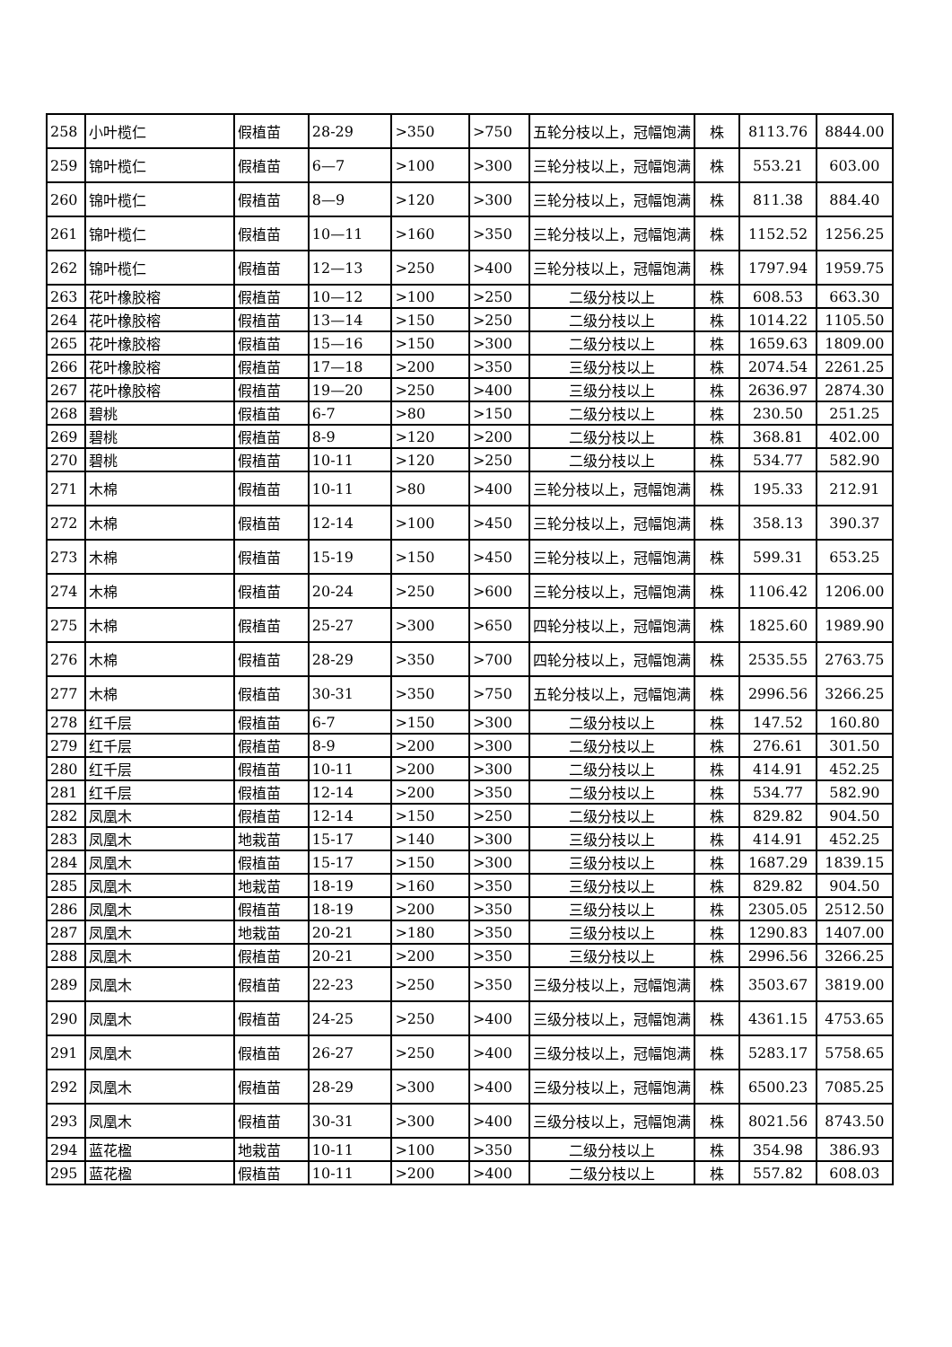| 258 | 小叶榄仁 | 假植苗 | 28-29 | >350 | >750 | 五轮分枝以上，冠幅饱满 | 株 | 8113.76 | 8844.00 |
| 259 | 锦叶榄仁 | 假植苗 | 6—7 | >100 | >300 | 三轮分枝以上，冠幅饱满 | 株 | 553.21 | 603.00 |
| 260 | 锦叶榄仁 | 假植苗 | 8—9 | >120 | >300 | 三轮分枝以上，冠幅饱满 | 株 | 811.38 | 884.40 |
| 261 | 锦叶榄仁 | 假植苗 | 10—11 | >160 | >350 | 三轮分枝以上，冠幅饱满 | 株 | 1152.52 | 1256.25 |
| 262 | 锦叶榄仁 | 假植苗 | 12—13 | >250 | >400 | 三轮分枝以上，冠幅饱满 | 株 | 1797.94 | 1959.75 |
| 263 | 花叶橡胶榕 | 假植苗 | 10—12 | >100 | >250 | 二级分枝以上 | 株 | 608.53 | 663.30 |
| 264 | 花叶橡胶榕 | 假植苗 | 13—14 | >150 | >250 | 二级分枝以上 | 株 | 1014.22 | 1105.50 |
| 265 | 花叶橡胶榕 | 假植苗 | 15—16 | >150 | >300 | 二级分枝以上 | 株 | 1659.63 | 1809.00 |
| 266 | 花叶橡胶榕 | 假植苗 | 17—18 | >200 | >350 | 三级分枝以上 | 株 | 2074.54 | 2261.25 |
| 267 | 花叶橡胶榕 | 假植苗 | 19—20 | >250 | >400 | 三级分枝以上 | 株 | 2636.97 | 2874.30 |
| 268 | 碧桃 | 假植苗 | 6-7 | >80 | >150 | 二级分枝以上 | 株 | 230.50 | 251.25 |
| 269 | 碧桃 | 假植苗 | 8-9 | >120 | >200 | 二级分枝以上 | 株 | 368.81 | 402.00 |
| 270 | 碧桃 | 假植苗 | 10-11 | >120 | >250 | 二级分枝以上 | 株 | 534.77 | 582.90 |
| 271 | 木棉 | 假植苗 | 10-11 | >80 | >400 | 三轮分枝以上，冠幅饱满 | 株 | 195.33 | 212.91 |
| 272 | 木棉 | 假植苗 | 12-14 | >100 | >450 | 三轮分枝以上，冠幅饱满 | 株 | 358.13 | 390.37 |
| 273 | 木棉 | 假植苗 | 15-19 | >150 | >450 | 三轮分枝以上，冠幅饱满 | 株 | 599.31 | 653.25 |
| 274 | 木棉 | 假植苗 | 20-24 | >250 | >600 | 三轮分枝以上，冠幅饱满 | 株 | 1106.42 | 1206.00 |
| 275 | 木棉 | 假植苗 | 25-27 | >300 | >650 | 四轮分枝以上，冠幅饱满 | 株 | 1825.60 | 1989.90 |
| 276 | 木棉 | 假植苗 | 28-29 | >350 | >700 | 四轮分枝以上，冠幅饱满 | 株 | 2535.55 | 2763.75 |
| 277 | 木棉 | 假植苗 | 30-31 | >350 | >750 | 五轮分枝以上，冠幅饱满 | 株 | 2996.56 | 3266.25 |
| 278 | 红千层 | 假植苗 | 6-7 | >150 | >300 | 二级分枝以上 | 株 | 147.52 | 160.80 |
| 279 | 红千层 | 假植苗 | 8-9 | >200 | >300 | 二级分枝以上 | 株 | 276.61 | 301.50 |
| 280 | 红千层 | 假植苗 | 10-11 | >200 | >300 | 二级分枝以上 | 株 | 414.91 | 452.25 |
| 281 | 红千层 | 假植苗 | 12-14 | >200 | >350 | 二级分枝以上 | 株 | 534.77 | 582.90 |
| 282 | 凤凰木 | 假植苗 | 12-14 | >150 | >250 | 二级分枝以上 | 株 | 829.82 | 904.50 |
| 283 | 凤凰木 | 地栽苗 | 15-17 | >140 | >300 | 三级分枝以上 | 株 | 414.91 | 452.25 |
| 284 | 凤凰木 | 假植苗 | 15-17 | >150 | >300 | 三级分枝以上 | 株 | 1687.29 | 1839.15 |
| 285 | 凤凰木 | 地栽苗 | 18-19 | >160 | >350 | 三级分枝以上 | 株 | 829.82 | 904.50 |
| 286 | 凤凰木 | 假植苗 | 18-19 | >200 | >350 | 三级分枝以上 | 株 | 2305.05 | 2512.50 |
| 287 | 凤凰木 | 地栽苗 | 20-21 | >180 | >350 | 三级分枝以上 | 株 | 1290.83 | 1407.00 |
| 288 | 凤凰木 | 假植苗 | 20-21 | >200 | >350 | 三级分枝以上 | 株 | 2996.56 | 3266.25 |
| 289 | 凤凰木 | 假植苗 | 22-23 | >250 | >350 | 三级分枝以上，冠幅饱满 | 株 | 3503.67 | 3819.00 |
| 290 | 凤凰木 | 假植苗 | 24-25 | >250 | >400 | 三级分枝以上，冠幅饱满 | 株 | 4361.15 | 4753.65 |
| 291 | 凤凰木 | 假植苗 | 26-27 | >250 | >400 | 三级分枝以上，冠幅饱满 | 株 | 5283.17 | 5758.65 |
| 292 | 凤凰木 | 假植苗 | 28-29 | >300 | >400 | 三级分枝以上，冠幅饱满 | 株 | 6500.23 | 7085.25 |
| 293 | 凤凰木 | 假植苗 | 30-31 | >300 | >400 | 三级分枝以上，冠幅饱满 | 株 | 8021.56 | 8743.50 |
| 294 | 蓝花楹 | 地栽苗 | 10-11 | >100 | >350 | 二级分枝以上 | 株 | 354.98 | 386.93 |
| 295 | 蓝花楹 | 假植苗 | 10-11 | >200 | >400 | 二级分枝以上 | 株 | 557.82 | 608.03 |